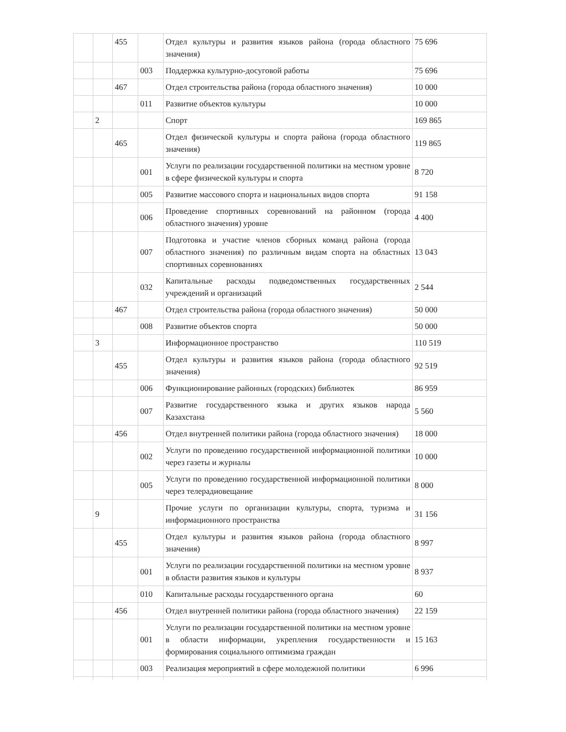| | | 455 | | Отдел культуры и развития языков района (города областного значения) | 75 696 |
| | | | 003 | Поддержка культурно-досуговой работы | 75 696 |
| | | 467 | | Отдел строительства района (города областного значения) | 10 000 |
| | | | 011 | Развитие объектов культуры | 10 000 |
| | 2 | | | Спорт | 169 865 |
| | | 465 | | Отдел физической культуры и спорта района (города областного значения) | 119 865 |
| | | | 001 | Услуги по реализации государственной политики на местном уровне в сфере физической культуры и спорта | 8 720 |
| | | | 005 | Развитие массового спорта и национальных видов спорта | 91 158 |
| | | | 006 | Проведение спортивных соревнований на районном (города областного значения) уровне | 4 400 |
| | | | 007 | Подготовка и участие членов сборных команд района (города областного значения) по различным видам спорта на областных спортивных соревнованиях | 13 043 |
| | | | 032 | Капитальные расходы подведомственных государственных учреждений и организаций | 2 544 |
| | | 467 | | Отдел строительства района (города областного значения) | 50 000 |
| | | | 008 | Развитие объектов спорта | 50 000 |
| | 3 | | | Информационное пространство | 110 519 |
| | | 455 | | Отдел культуры и развития языков района (города областного значения) | 92 519 |
| | | | 006 | Функционирование районных (городских) библиотек | 86 959 |
| | | | 007 | Развитие государственного языка и других языков народа Казахстана | 5 560 |
| | | 456 | | Отдел внутренней политики района (города областного значения) | 18 000 |
| | | | 002 | Услуги по проведению государственной информационной политики через газеты и журналы | 10 000 |
| | | | 005 | Услуги по проведению государственной информационной политики через телерадиовещание | 8 000 |
| | 9 | | | Прочие услуги по организации культуры, спорта, туризма и информационного пространства | 31 156 |
| | | 455 | | Отдел культуры и развития языков района (города областного значения) | 8 997 |
| | | | 001 | Услуги по реализации государственной политики на местном уровне в области развития языков и культуры | 8 937 |
| | | | 010 | Капитальные расходы государственного органа | 60 |
| | | 456 | | Отдел внутренней политики района (города областного значения) | 22 159 |
| | | | 001 | Услуги по реализации государственной политики на местном уровне в области информации, укрепления государственности и формирования социального оптимизма граждан | 15 163 |
| | | | 003 | Реализация мероприятий в сфере молодежной политики | 6 996 |